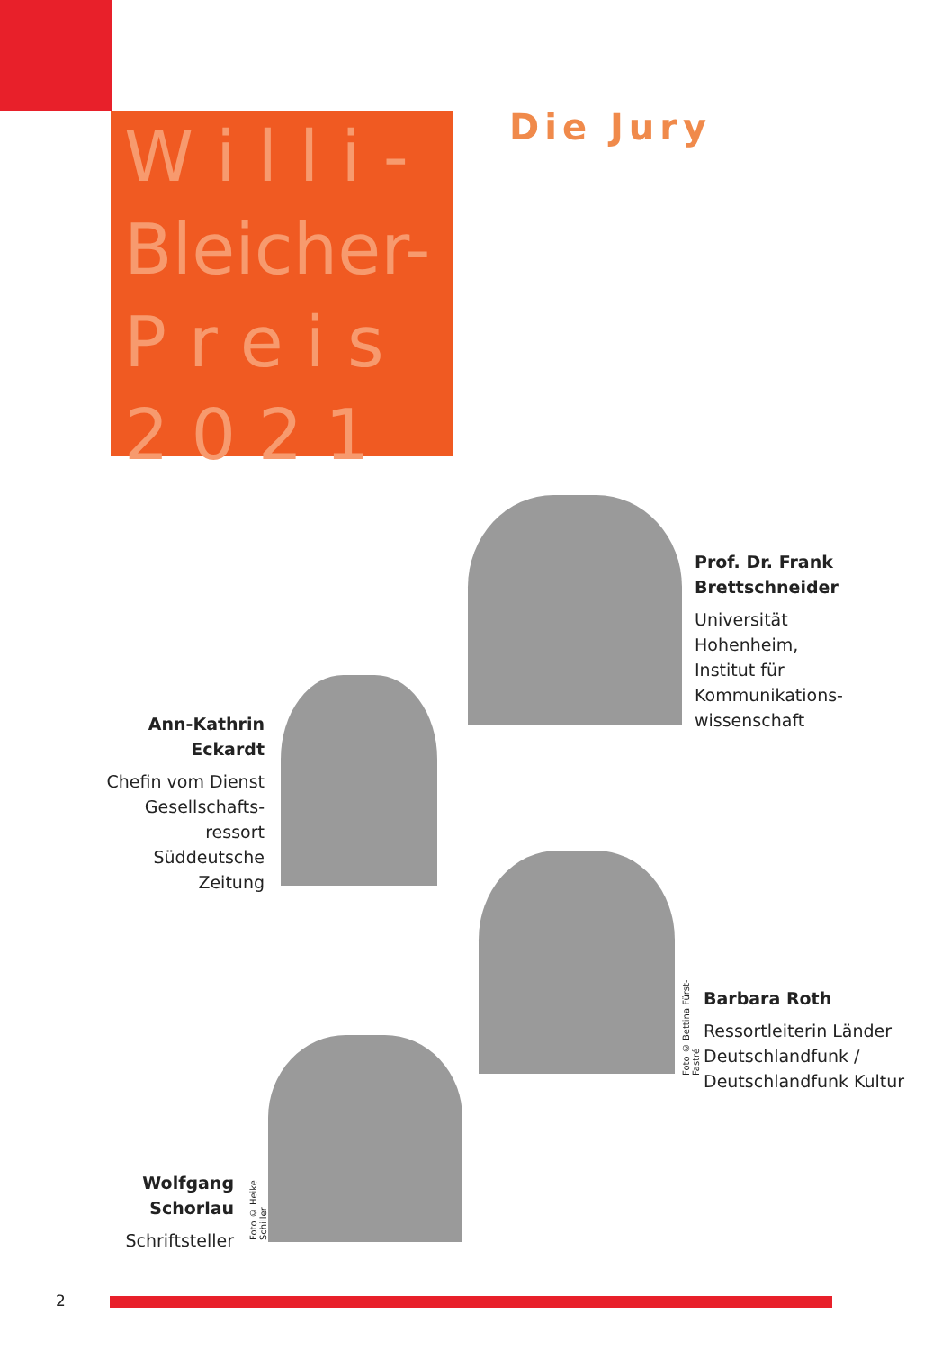W i l l i -
Bleicher-
P r e i s
2 0 2 1
Die Jury
Prof. Dr. Frank
Brettschneider
Universität
Hohenheim,
Institut für
Kommunikations-
wissenschaft
Ann-Kathrin
Eckardt
Chefin vom Dienst
Gesellschafts-
ressort
Süddeutsche
Zeitung
Foto © Bettina Fürst-Fastré
Barbara Roth
Ressortleiterin Länder
Deutschlandfunk /
Deutschlandfunk Kultur
Foto © Heike Schiller
Wolfgang
Schorlau
Schriftsteller
2